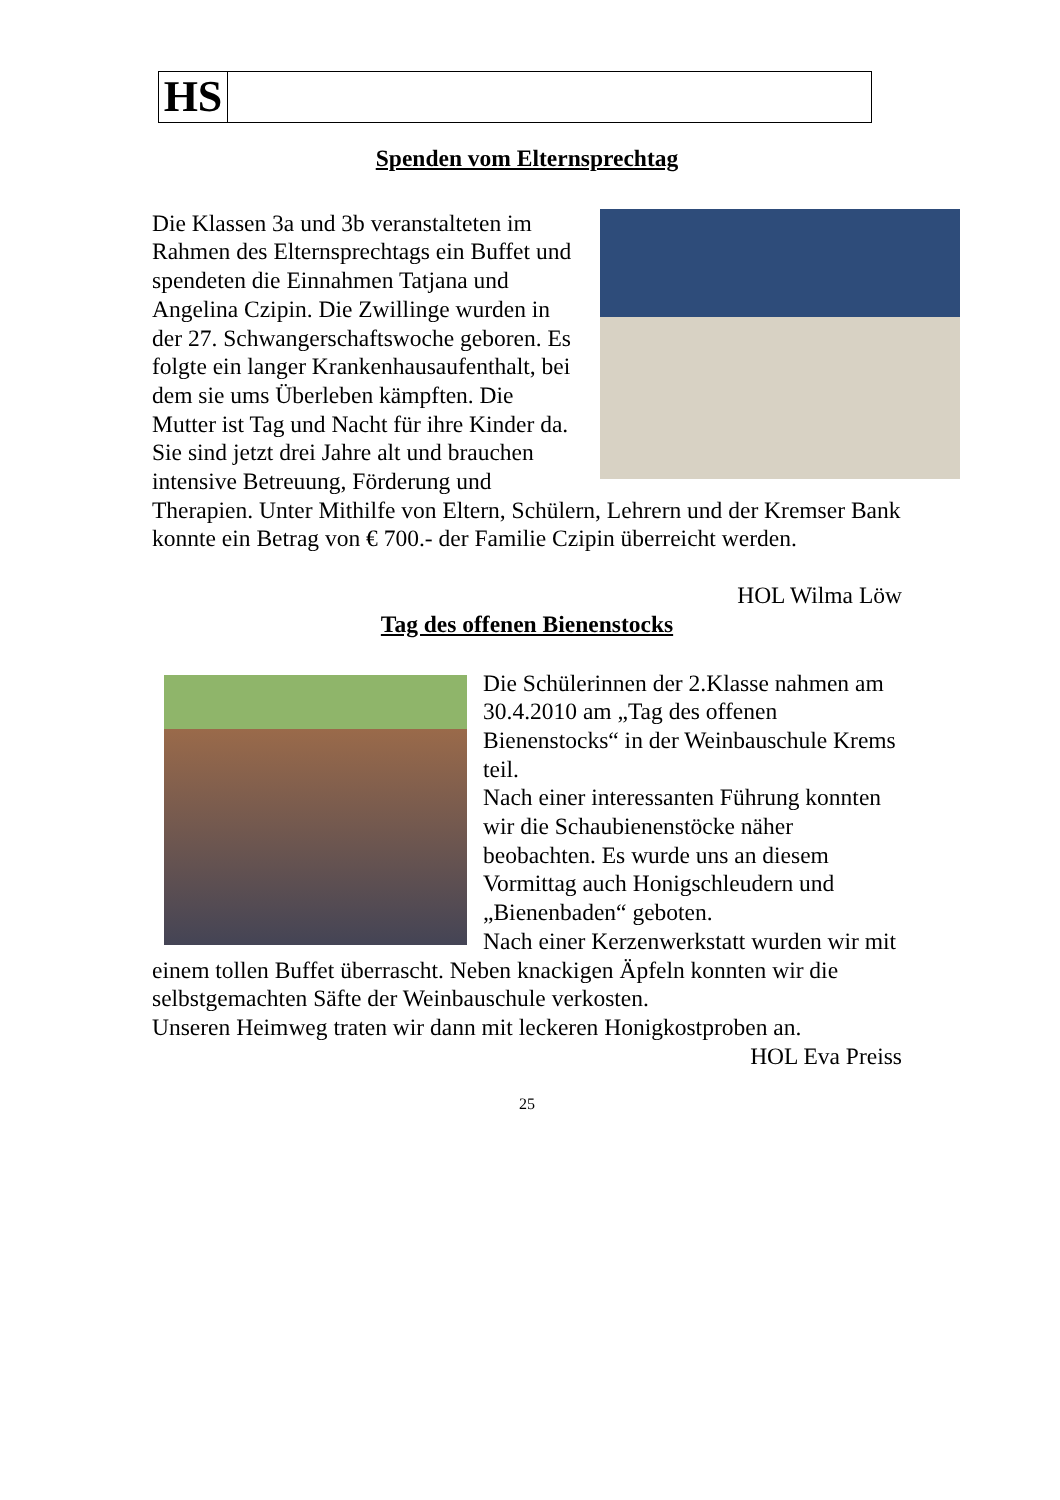HS
Spenden vom Elternsprechtag
Die Klassen 3a und 3b veranstalteten im Rahmen des Elternsprechtags ein Buffet und spendeten die Einnahmen Tatjana und Angelina Czipin. Die Zwillinge wurden in der 27. Schwangerschaftswoche geboren. Es folgte ein langer Krankenhausaufenthalt, bei dem sie ums Überleben kämpften. Die Mutter ist Tag und Nacht für ihre Kinder da. Sie sind jetzt drei Jahre alt und brauchen intensive Betreuung, Förderung und Therapien. Unter Mithilfe von Eltern, Schülern, Lehrern und der Kremser Bank konnte ein Betrag von € 700.- der Familie Czipin überreicht werden.
HOL Wilma Löw
Tag des offenen Bienenstocks
Die Schülerinnen der 2.Klasse nahmen am 30.4.2010 am „Tag des offenen Bienenstocks“ in der Weinbauschule Krems teil.
Nach einer interessanten Führung konnten wir die Schaubienenstöcke näher beobachten. Es wurde uns an diesem Vormittag auch Honigschleudern und „Bienenbaden“ geboten.
Nach einer Kerzenwerkstatt wurden wir mit einem tollen Buffet überrascht. Neben knackigen Äpfeln konnten wir die selbstgemachten Säfte der Weinbauschule verkosten.
Unseren Heimweg traten wir dann mit leckeren Honigkostproben an.
HOL Eva Preiss
25